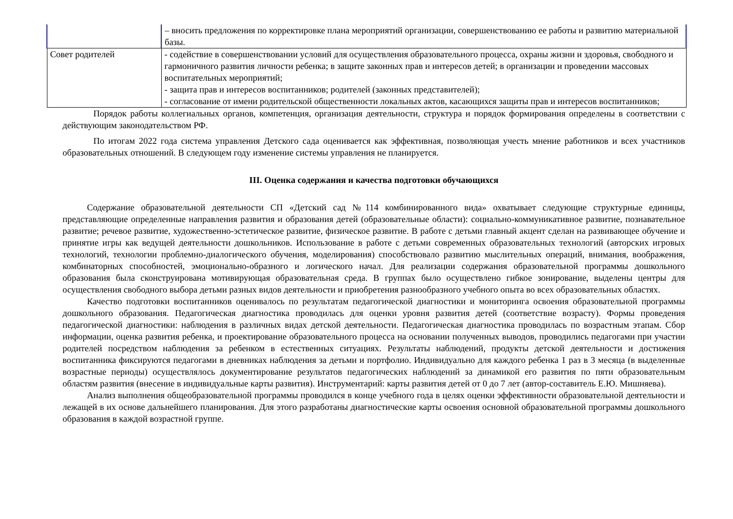| | – вносить предложения по корректировке плана мероприятий организации, совершенствованию ее работы и развитию материальной базы. |
| Совет родителей | - содействие в совершенствовании условий для осуществления образовательного процесса, охраны жизни и здоровья, свободного и гармоничного развития личности ребенка; в защите законных прав и интересов детей; в организации и проведении массовых воспитательных мероприятий; - защита прав и интересов воспитанников; родителей (законных представителей); - согласование от имени родительской общественности локальных актов, касающихся защиты прав и интересов воспитанников; |
Порядок работы коллегиальных органов, компетенция, организация деятельности, структура и порядок формирования определены в соответствии с действующим законодательством РФ.
По итогам 2022 года система управления Детского сада оценивается как эффективная, позволяющая учесть мнение работников и всех участников образовательных отношений. В следующем году изменение системы управления не планируется.
III. Оценка содержания и качества подготовки обучающихся
Содержание образовательной деятельности СП «Детский сад №114 комбинированного вида» охватывает следующие структурные единицы, представляющие определенные направления развития и образования детей (образовательные области): социально-коммуникативное развитие, познавательное развитие; речевое развитие, художественно-эстетическое развитие, физическое развитие. В работе с детьми главный акцент сделан на развивающее обучение и принятие игры как ведущей деятельности дошкольников. Использование в работе с детьми современных образовательных технологий (авторских игровых технологий, технологии проблемно-диалогического обучения, моделирования) способствовало развитию мыслительных операций, внимания, воображения, комбинаторных способностей, эмоционально-образного и логического начал. Для реализации содержания образовательной программы дошкольного образования была сконструирована мотивирующая образовательная среда. В группах было осуществлено гибкое зонирование, выделены центры для осуществления свободного выбора детьми разных видов деятельности и приобретения разнообразного учебного опыта во всех образовательных областях.
Качество подготовки воспитанников оценивалось по результатам педагогической диагностики и мониторинга освоения образовательной программы дошкольного образования. Педагогическая диагностика проводилась для оценки уровня развития детей (соответствие возрасту). Формы проведения педагогической диагностики: наблюдения в различных видах детской деятельности. Педагогическая диагностика проводилась по возрастным этапам. Сбор информации, оценка развития ребенка, и проектирование образовательного процесса на основании полученных выводов, проводились педагогами при участии родителей посредством наблюдения за ребенком в естественных ситуациях. Результаты наблюдений, продукты детской деятельности и достижения воспитанника фиксируются педагогами в дневниках наблюдения за детьми и портфолио. Индивидуально для каждого ребенка 1 раз в 3 месяца (в выделенные возрастные периоды) осуществлялось документирование результатов педагогических наблюдений за динамикой его развития по пяти образовательным областям развития (внесение в индивидуальные карты развития). Инструментарий: карты развития детей от 0 до 7 лет (автор-составитель Е.Ю. Мишняева).
Анализ выполнения общеобразовательной программы проводился в конце учебного года в целях оценки эффективности образовательной деятельности и лежащей в их основе дальнейшего планирования. Для этого разработаны диагностические карты освоения основной образовательной программы дошкольного образования в каждой возрастной группе.